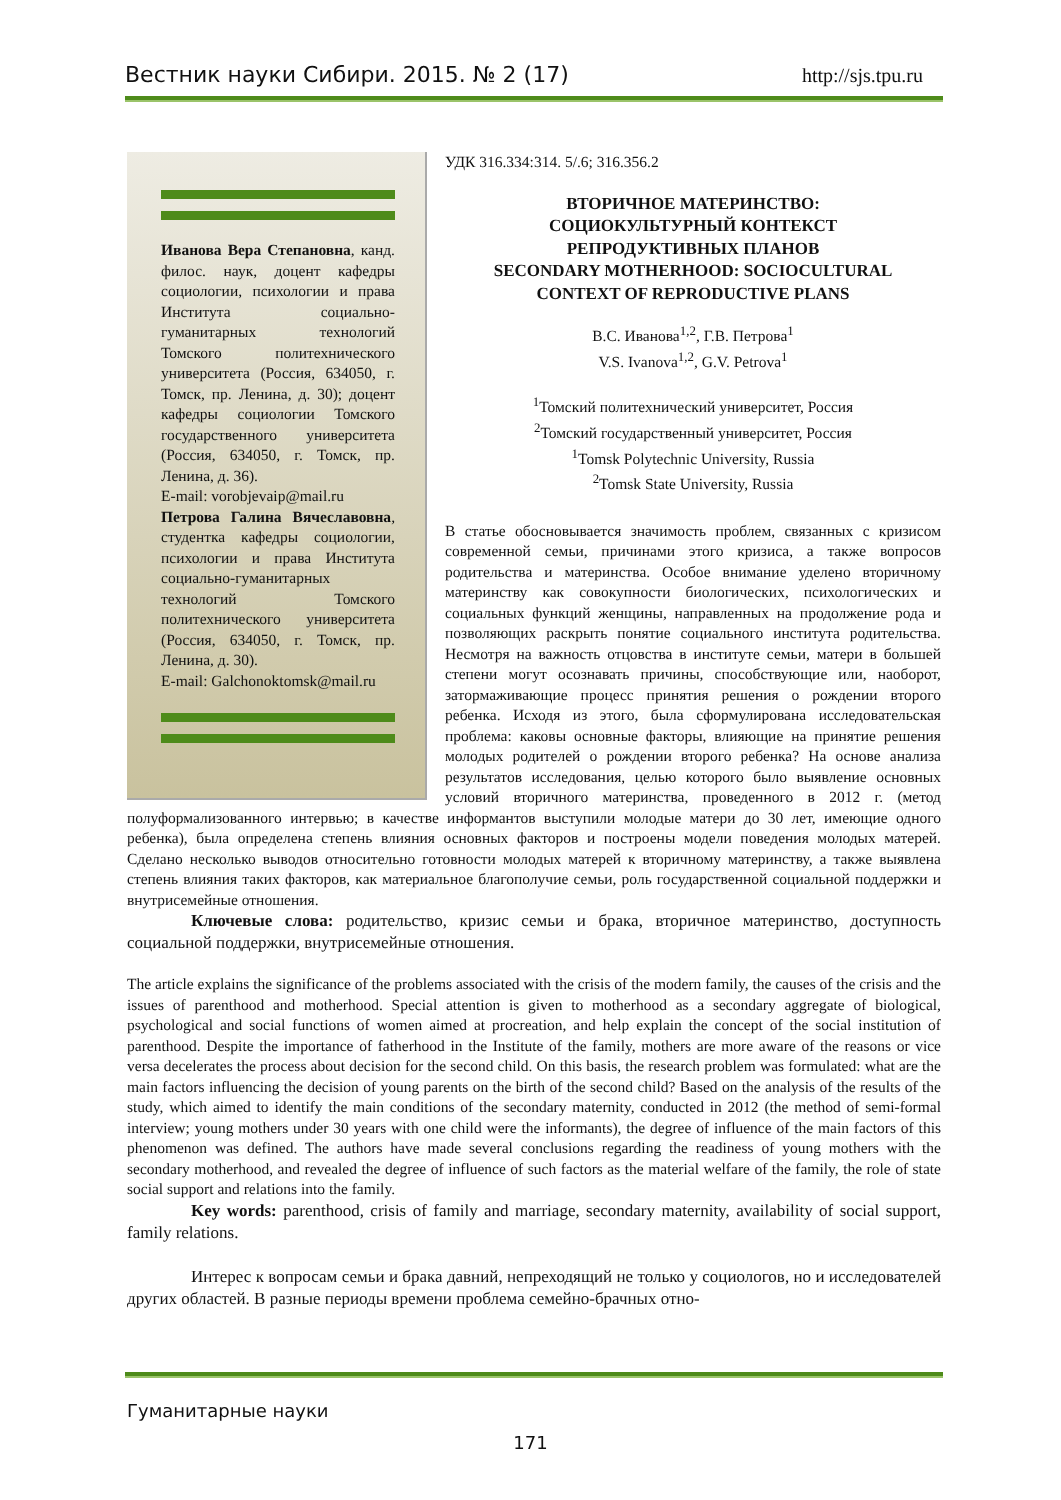Вестник науки Сибири. 2015. № 2 (17) http://sjs.tpu.ru
Иванова Вера Степановна, канд. филос. наук, доцент кафедры социологии, психологии и права Института социально-гуманитарных технологий Томского политехнического университета (Россия, 634050, г. Томск, пр. Ленина, д. 30); доцент кафедры социологии Томского государственного университета (Россия, 634050, г. Томск, пр. Ленина, д. 36).
E-mail: vorobjevaip@mail.ru
Петрова Галина Вячеславовна, студентка кафедры социологии, психологии и права Института социально-гуманитарных технологий Томского политехнического университета (Россия, 634050, г. Томск, пр. Ленина, д. 30).
E-mail: Galchonoktomsk@mail.ru
УДК 316.334:314. 5/.6; 316.356.2
ВТОРИЧНОЕ МАТЕРИНСТВО:
СОЦИОКУЛЬТУРНЫЙ КОНТЕКСТ
РЕПРОДУКТИВНЫХ ПЛАНОВ
SECONDARY MOTHERHOOD: SOCIOCULTURAL
CONTEXT OF REPRODUCTIVE PLANS
В.С. Иванова<sup>1,2</sup>, Г.В. Петрова<sup>1</sup>
V.S. Ivanova<sup>1,2</sup>, G.V. Petrova<sup>1</sup>
<sup>1</sup> Томский политехнический университет, Россия
<sup>2</sup> Томский государственный университет, Россия
<sup>1</sup> Tomsk Polytechnic University, Russia
<sup>2</sup> Tomsk State University, Russia
В статье обосновывается значимость проблем, связанных с кризисом современной семьи, причинами этого кризиса, а также вопросов родительства и материнства. Особое внимание уделено вторичному материнству как совокупности биологических, психологических и социальных функций женщины, направленных на продолжение рода и позволяющих раскрыть понятие социального института родительства. Несмотря на важность отцовства в институте семьи, матери в большей степени могут осознавать причины, способствующие или, наоборот, затормаживающие процесс принятия решения о рождении второго ребенка. Исходя из этого, была сформулирована исследовательская проблема: каковы основные факторы, влияющие на принятие решения молодых родителей о рождении второго ребенка? На основе анализа результатов исследования, целью которого было выявление основных условий вторичного материнства, проведенного в 2012 г. (метод полуформализованного интервью; в качестве информантов выступили молодые матери до 30 лет, имеющие одного ребенка), была определена степень влияния основных факторов и построены модели поведения молодых матерей. Сделано несколько выводов относительно готовности молодых матерей к вторичному материнству, а также выявлена степень влияния таких факторов, как материальное благополучие семьи, роль государственной социальной поддержки и внутрисемейные отношения.
Ключевые слова: родительство, кризис семьи и брака, вторичное материнство, доступность социальной поддержки, внутрисемейные отношения.
The article explains the significance of the problems associated with the crisis of the modern family, the causes of the crisis and the issues of parenthood and motherhood. Special attention is given to motherhood as a secondary aggregate of biological, psychological and social functions of women aimed at procreation, and help explain the concept of the social institution of parenthood. Despite the importance of fatherhood in the Institute of the family, mothers are more aware of the reasons or vice versa decelerates the process about decision for the second child. On this basis, the research problem was formulated: what are the main factors influencing the decision of young parents on the birth of the second child? Based on the analysis of the results of the study, which aimed to identify the main conditions of the secondary maternity, conducted in 2012 (the method of semi-formal interview; young mothers under 30 years with one child were the informants), the degree of influence of the main factors of this phenomenon was defined. The authors have made several conclusions regarding the readiness of young mothers with the secondary motherhood, and revealed the degree of influence of such factors as the material welfare of the family, the role of state social support and relations into the family.
Key words: parenthood, crisis of family and marriage, secondary maternity, availability of social support, family relations.
Интерес к вопросам семьи и брака давний, непреходящий не только у социологов, но и исследователей других областей. В разные периоды времени проблема семейно-брачных отно-
Гуманитарные науки
171